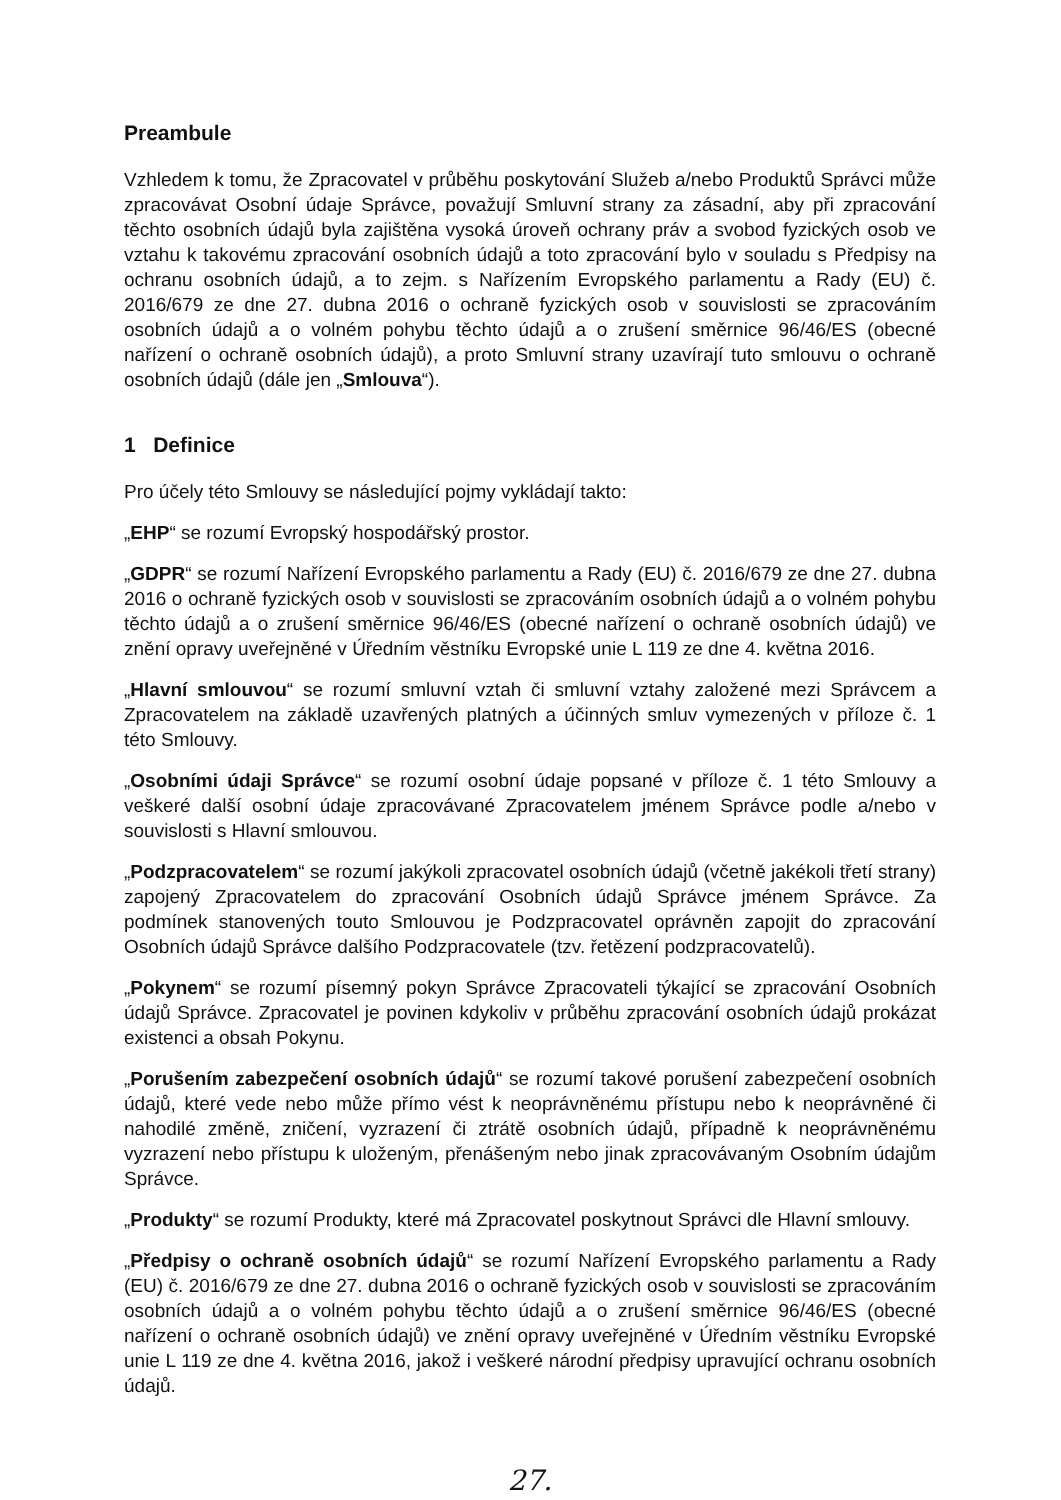Preambule
Vzhledem k tomu, že Zpracovatel v průběhu poskytování Služeb a/nebo Produktů Správci může zpracovávat Osobní údaje Správce, považují Smluvní strany za zásadní, aby při zpracování těchto osobních údajů byla zajištěna vysoká úroveň ochrany práv a svobod fyzických osob ve vztahu k takovému zpracování osobních údajů a toto zpracování bylo v souladu s Předpisy na ochranu osobních údajů, a to zejm. s Nařízením Evropského parlamentu a Rady (EU) č. 2016/679 ze dne 27. dubna 2016 o ochraně fyzických osob v souvislosti se zpracováním osobních údajů a o volném pohybu těchto údajů a o zrušení směrnice 96/46/ES (obecné nařízení o ochraně osobních údajů), a proto Smluvní strany uzavírají tuto smlouvu o ochraně osobních údajů (dále jen „Smlouva“).
1 Definice
Pro účely této Smlouvy se následující pojmy vykládají takto:
„EHP“ se rozumí Evropský hospodářský prostor.
„GDPR“ se rozumí Nařízení Evropského parlamentu a Rady (EU) č. 2016/679 ze dne 27. dubna 2016 o ochraně fyzických osob v souvislosti se zpracováním osobních údajů a o volném pohybu těchto údajů a o zrušení směrnice 96/46/ES (obecné nařízení o ochraně osobních údajů) ve znění opravy uveřejněné v Úředním věstníku Evropské unie L 119 ze dne 4. května 2016.
„Hlavní smlouvou“ se rozumí smluvní vztah či smluvní vztahy založené mezi Správcem a Zpracovatelem na základě uzavřených platných a účinných smluv vymezených v příloze č. 1 této Smlouvy.
„Osobními údaji Správce“ se rozumí osobní údaje popsané v příloze č. 1 této Smlouvy a veškeré další osobní údaje zpracovávané Zpracovatelem jménem Správce podle a/nebo v souvislosti s Hlavní smlouvou.
„Podzpracovatelem“ se rozumí jakýkoli zpracovatel osobních údajů (včetně jakékoli třetí strany) zapojený Zpracovatelem do zpracování Osobních údajů Správce jménem Správce. Za podmínek stanovených touto Smlouvou je Podzpracovatel oprávněn zapojit do zpracování Osobních údajů Správce dalšího Podzpracovatele (tzv. řetězení podzpracovatelů).
„Pokynem“ se rozumí písemný pokyn Správce Zpracovateli týkající se zpracování Osobních údajů Správce. Zpracovatel je povinen kdykoliv v průběhu zpracování osobních údajů prokázat existenci a obsah Pokynu.
„Porušením zabezpečení osobních údajů“ se rozumí takové porušení zabezpečení osobních údajů, které vede nebo může přímo vést k neoprávněnému přístupu nebo k neoprávněné či nahodilé změně, zničení, vyzrazení či ztrátě osobních údajů, případně k neoprávněnému vyzrazení nebo přístupu k uloženým, přenášeným nebo jinak zpracovávaným Osobním údajům Správce.
„Produkty“ se rozumí Produkty, které má Zpracovatel poskytnout Správci dle Hlavní smlouvy.
„Předpisy o ochraně osobních údajů“ se rozumí Nařízení Evropského parlamentu a Rady (EU) č. 2016/679 ze dne 27. dubna 2016 o ochraně fyzických osob v souvislosti se zpracováním osobních údajů a o volném pohybu těchto údajů a o zrušení směrnice 96/46/ES (obecné nařízení o ochraně osobních údajů) ve znění opravy uveřejněné v Úředním věstníku Evropské unie L 119 ze dne 4. května 2016, jakož i veškeré národní předpisy upravující ochranu osobních údajů.
27.